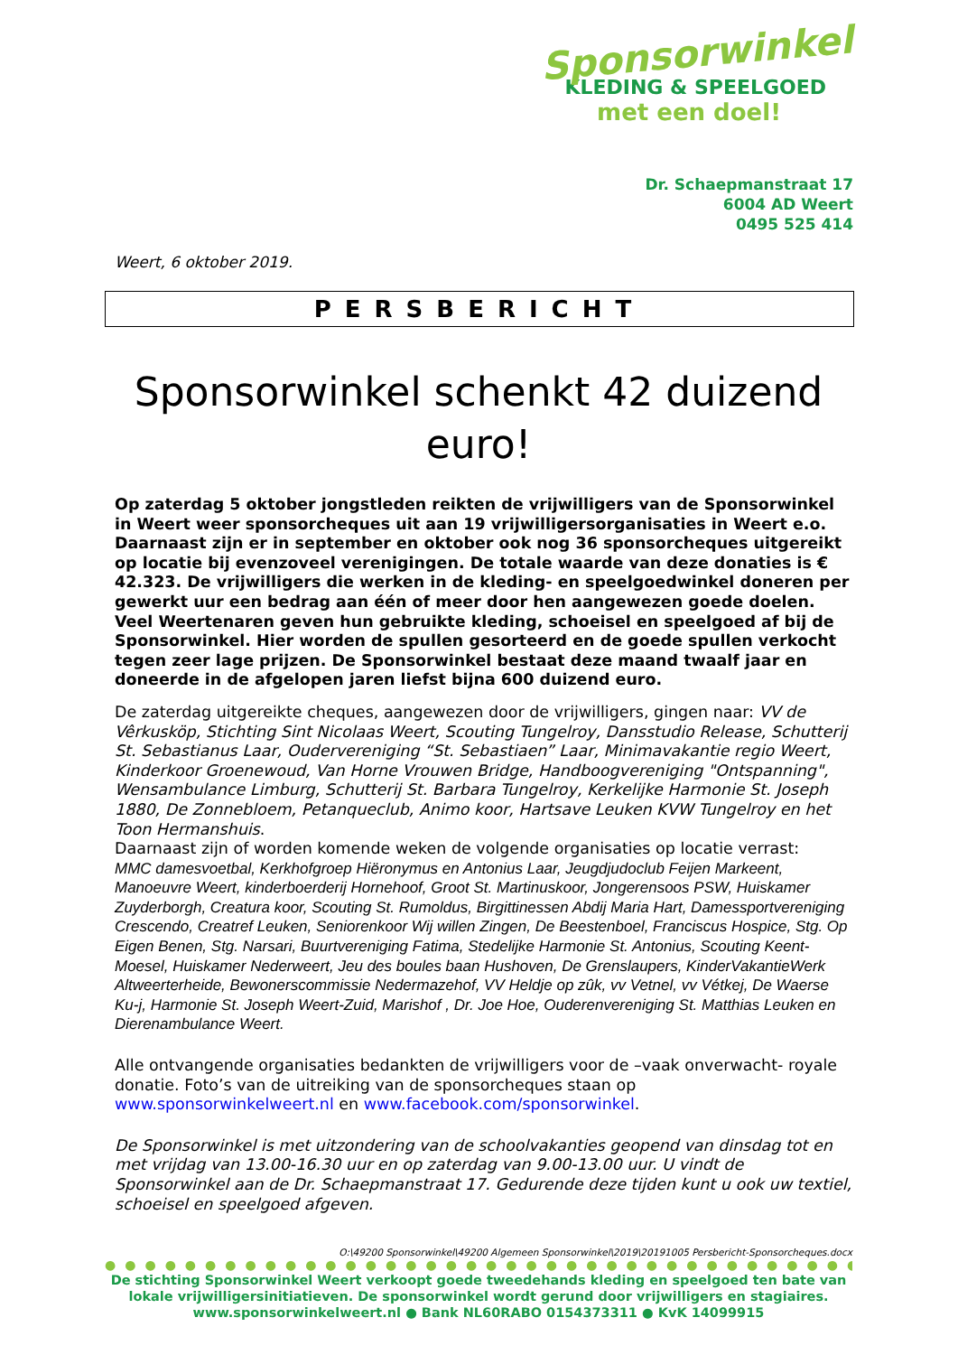Sponsorwinkel
KLEDING & SPEELGOED
met een doel!
Dr. Schaepmanstraat 17
6004 AD Weert
0495 525 414
Weert, 6 oktober 2019.
PERSBERICHT
Sponsorwinkel schenkt 42 duizend euro!
Op zaterdag 5 oktober jongstleden reikten de vrijwilligers van de Sponsorwinkel in Weert weer sponsorcheques uit aan 19 vrijwilligersorganisaties in Weert e.o. Daarnaast zijn er in september en oktober ook nog 36 sponsorcheques uitgereikt op locatie bij evenzoveel verenigingen. De totale waarde van deze donaties is € 42.323. De vrijwilligers die werken in de kleding- en speelgoedwinkel doneren per gewerkt uur een bedrag aan één of meer door hen aangewezen goede doelen. Veel Weertenaren geven hun gebruikte kleding, schoeisel en speelgoed af bij de Sponsorwinkel. Hier worden de spullen gesorteerd en de goede spullen verkocht tegen zeer lage prijzen. De Sponsorwinkel bestaat deze maand twaalf jaar en doneerde in de afgelopen jaren liefst bijna 600 duizend euro.
De zaterdag uitgereikte cheques, aangewezen door de vrijwilligers, gingen naar: VV de Vêrkusköp, Stichting Sint Nicolaas Weert, Scouting Tungelroy, Dansstudio Release, Schutterij St. Sebastianus Laar, Oudervereniging “St. Sebastiaen” Laar, Minimavakantie regio Weert, Kinderkoor Groenewoud, Van Horne Vrouwen Bridge, Handboogvereniging "Ontspanning", Wensambulance Limburg, Schutterij St. Barbara Tungelroy, Kerkelijke Harmonie St. Joseph 1880, De Zonnebloem, Petanqueclub, Animo koor, Hartsave Leuken KVW Tungelroy en het Toon Hermanshuis.
Daarnaast zijn of worden komende weken de volgende organisaties op locatie verrast:
MMC damesvoetbal, Kerkhofgroep Hiëronymus en Antonius Laar, Jeugdjudoclub Feijen Markeent, Manoeuvre Weert, kinderboerderij Hornehoof, Groot St. Martinuskoor, Jongerensoos PSW, Huiskamer Zuyderborgh, Creatura koor, Scouting St. Rumoldus, Birgittinessen Abdij Maria Hart, Damessportvereniging Crescendo, Creatref Leuken, Seniorenkoor Wij willen Zingen, De Beestenboel, Franciscus Hospice, Stg. Op Eigen Benen, Stg. Narsari, Buurtvereniging Fatima, Stedelijke Harmonie St. Antonius, Scouting Keent-Moesel, Huiskamer Nederweert, Jeu des boules baan Hushoven, De Grenslaupers, KinderVakantieWerk Altweerterheide, Bewonerscommissie Nedermazehof, VV Heldje op zûk, vv Vetnel, vv Vétkej, De Waerse Ku-j, Harmonie St. Joseph Weert-Zuid, Marishof , Dr. Joe Hoe, Ouderenvereniging St. Matthias Leuken en Dierenambulance Weert.
Alle ontvangende organisaties bedankten de vrijwilligers voor de –vaak onverwacht- royale donatie. Foto’s van de uitreiking van de sponsorcheques staan op www.sponsorwinkelweert.nl en www.facebook.com/sponsorwinkel.
De Sponsorwinkel is met uitzondering van de schoolvakanties geopend van dinsdag tot en met vrijdag van 13.00-16.30 uur en op zaterdag van 9.00-13.00 uur. U vindt de Sponsorwinkel aan de Dr. Schaepmanstraat 17. Gedurende deze tijden kunt u ook uw textiel, schoeisel en speelgoed afgeven.
O:\49200 Sponsorwinkel\49200 Algemeen Sponsorwinkel\2019\20191005 Persbericht-Sponsorcheques.docx
●●●●●●●●●●●●●●●●●●●●●●●●●●●●●●●●●●●●●●●●●
De stichting Sponsorwinkel Weert verkoopt goede tweedehands kleding en speelgoed ten bate van lokale vrijwilligersinitiatieven. De sponsorwinkel wordt gerund door vrijwilligers en stagiaires.
www.sponsorwinkelweert.nl ● Bank NL60RABO 0154373311 ● KvK 14099915